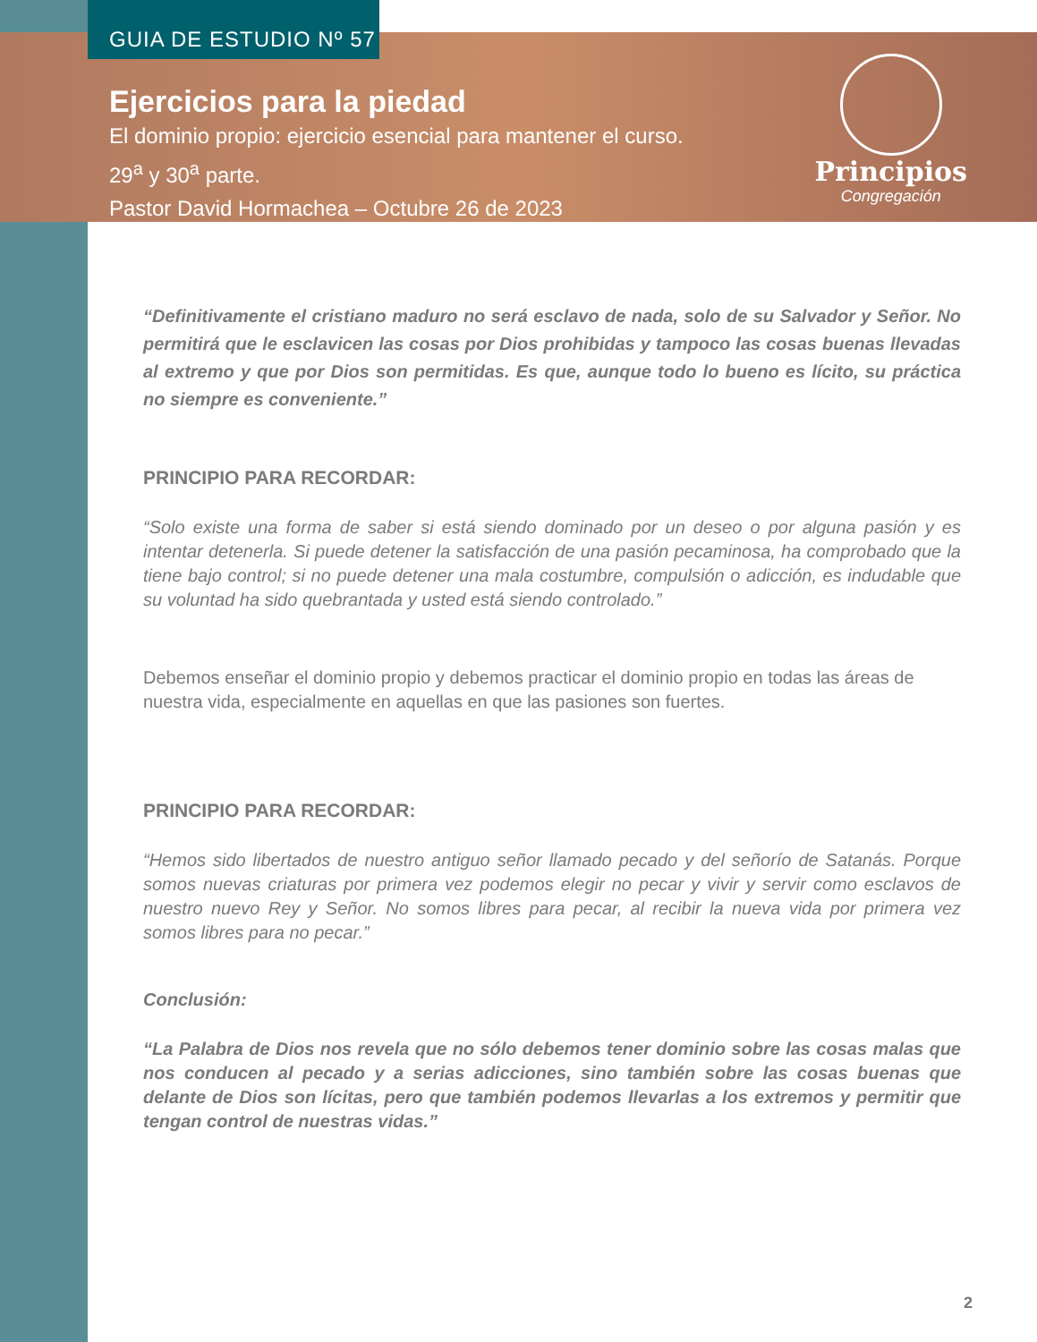GUIA DE ESTUDIO Nº 57
Ejercicios para la piedad
El dominio propio: ejercicio esencial para mantener el curso.
29<sup>a</sup> y 30<sup>a</sup> parte.
Pastor David Hormachea – Octubre 26 de 2023
Principios
Congregación
“Definitivamente el cristiano maduro no será esclavo de nada, solo de su Salvador y Señor. No permitirá que le esclavicen las cosas por Dios prohibidas y tampoco las cosas buenas llevadas al extremo y que por Dios son permitidas. Es que, aunque todo lo bueno es lícito, su práctica no siempre es conveniente.”
PRINCIPIO PARA RECORDAR:
“Solo existe una forma de saber si está siendo dominado por un deseo o por alguna pasión y es intentar detenerla. Si puede detener la satisfacción de una pasión pecaminosa, ha comprobado que la tiene bajo control; si no puede detener una mala costumbre, compulsión o adicción, es indudable que su voluntad ha sido quebrantada y usted está siendo controlado.”
Debemos enseñar el dominio propio y debemos practicar el dominio propio en todas las áreas de nuestra vida, especialmente en aquellas en que las pasiones son fuertes.
PRINCIPIO PARA RECORDAR:
“Hemos sido libertados de nuestro antiguo señor llamado pecado y del señorío de Satanás. Porque somos nuevas criaturas por primera vez podemos elegir no pecar y vivir y servir como esclavos de nuestro nuevo Rey y Señor. No somos libres para pecar, al recibir la nueva vida por primera vez somos libres para no pecar.”
Conclusión:
“La Palabra de Dios nos revela que no sólo debemos tener dominio sobre las cosas malas que nos conducen al pecado y a serias adicciones, sino también sobre las cosas buenas que delante de Dios son lícitas, pero que también podemos llevarlas a los extremos y permitir que tengan control de nuestras vidas.”
2